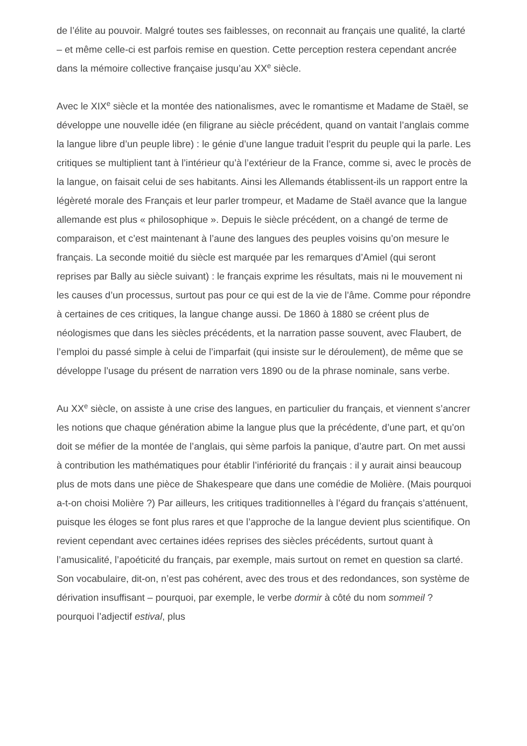de l’élite au pouvoir. Malgré toutes ses faiblesses, on reconnait au français une qualité, la clarté – et même celle-ci est parfois remise en question. Cette perception restera cependant ancrée dans la mémoire collective française jusqu’au XX<sup>e</sup> siècle.
Avec le XIX<sup>e</sup> siècle et la montée des nationalismes, avec le romantisme et Madame de Staël, se développe une nouvelle idée (en filigrane au siècle précédent, quand on vantait l’anglais comme la langue libre d’un peuple libre) : le génie d’une langue traduit l’esprit du peuple qui la parle. Les critiques se multiplient tant à l’intérieur qu’à l’extérieur de la France, comme si, avec le procès de la langue, on faisait celui de ses habitants. Ainsi les Allemands établissent-ils un rapport entre la légèreté morale des Français et leur parler trompeur, et Madame de Staël avance que la langue allemande est plus « philosophique ». Depuis le siècle précédent, on a changé de terme de comparaison, et c’est maintenant à l’aune des langues des peuples voisins qu’on mesure le français. La seconde moitié du siècle est marquée par les remarques d’Amiel (qui seront reprises par Bally au siècle suivant) : le français exprime les résultats, mais ni le mouvement ni les causes d’un processus, surtout pas pour ce qui est de la vie de l’âme. Comme pour répondre à certaines de ces critiques, la langue change aussi. De 1860 à 1880 se créent plus de néologismes que dans les siècles précédents, et la narration passe souvent, avec Flaubert, de l’emploi du passé simple à celui de l’imparfait (qui insiste sur le déroulement), de même que se développe l’usage du présent de narration vers 1890 ou de la phrase nominale, sans verbe.
Au XX<sup>e</sup> siècle, on assiste à une crise des langues, en particulier du français, et viennent s’ancrer les notions que chaque génération abime la langue plus que la précédente, d’une part, et qu’on doit se méfier de la montée de l’anglais, qui sème parfois la panique, d’autre part. On met aussi à contribution les mathématiques pour établir l’infériorité du français : il y aurait ainsi beaucoup plus de mots dans une pièce de Shakespeare que dans une comédie de Molière. (Mais pourquoi a-t-on choisi Molière ?) Par ailleurs, les critiques traditionnelles à l’égard du français s’atténuent, puisque les éloges se font plus rares et que l’approche de la langue devient plus scientifique. On revient cependant avec certaines idées reprises des siècles précédents, surtout quant à l’amusicalité, l’apoéticité du français, par exemple, mais surtout on remet en question sa clarté. Son vocabulaire, dit-on, n’est pas cohérent, avec des trous et des redondances, son système de dérivation insuffisant – pourquoi, par exemple, le verbe dormir à côté du nom sommeil ? pourquoi l’adjectif estival, plus